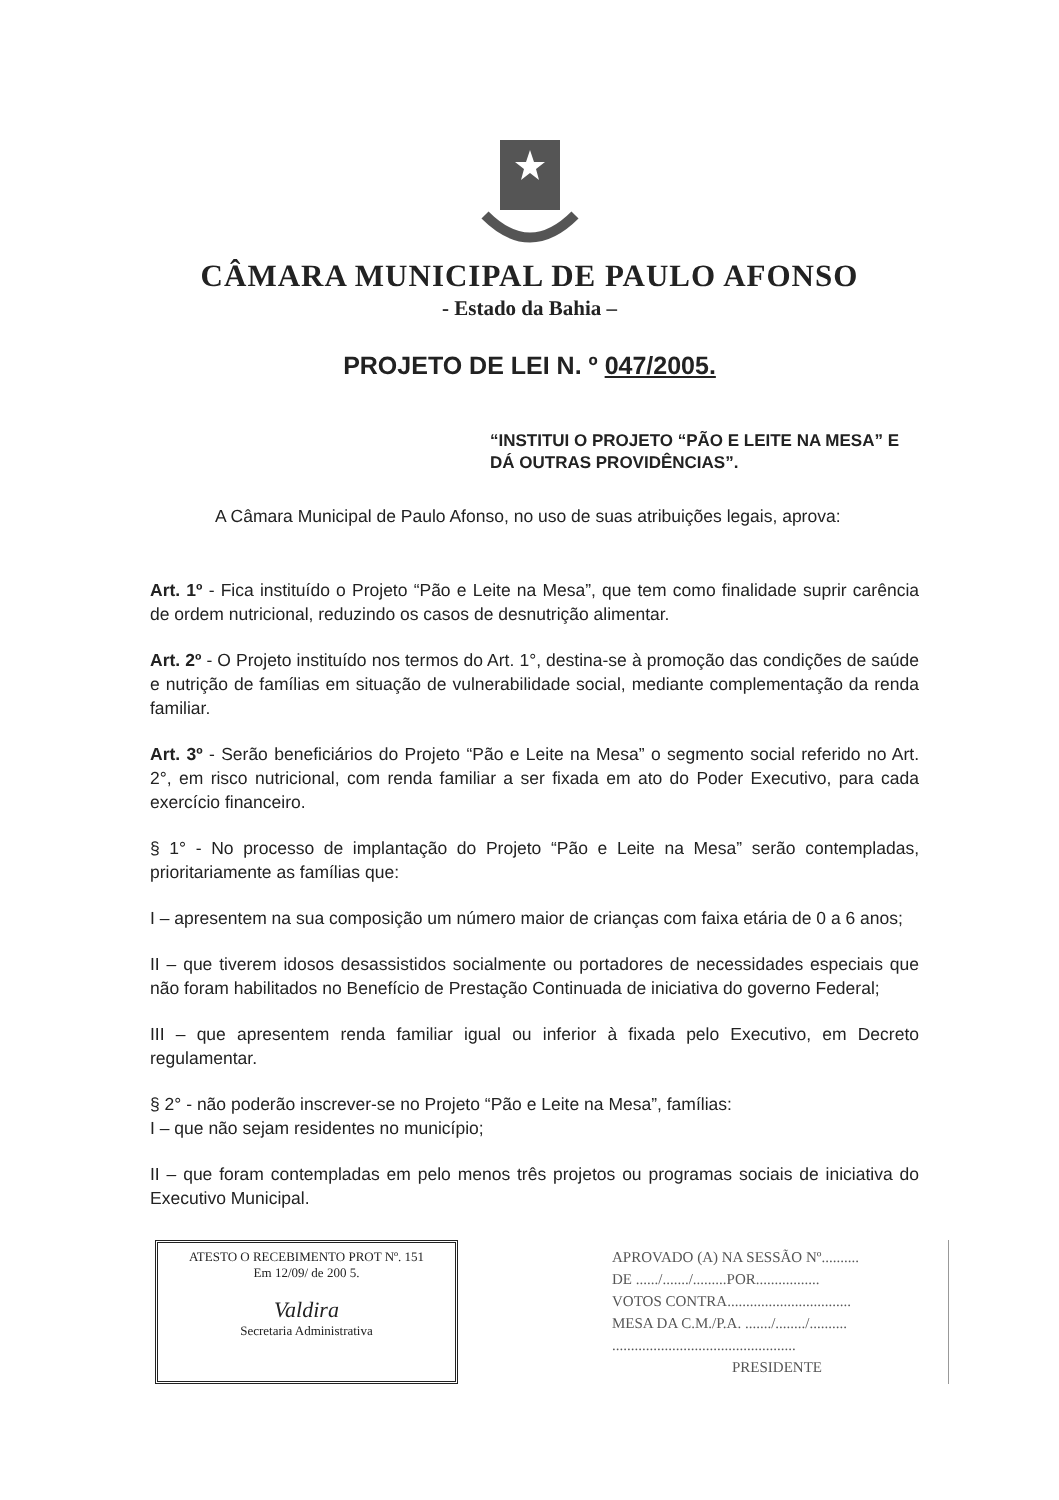CÂMARA MUNICIPAL DE PAULO AFONSO
- Estado da Bahia –
PROJETO DE LEI N. º 047/2005.
“INSTITUI O PROJETO “PÃO E LEITE NA MESA” E DÁ OUTRAS PROVIDÊNCIAS”.
A Câmara Municipal de Paulo Afonso, no uso de suas atribuições legais, aprova:
Art. 1º - Fica instituído o Projeto “Pão e Leite na Mesa”, que tem como finalidade suprir carência de ordem nutricional, reduzindo os casos de desnutrição alimentar.
Art. 2º - O Projeto instituído nos termos do Art. 1°, destina-se à promoção das condições de saúde e nutrição de famílias em situação de vulnerabilidade social, mediante complementação da renda familiar.
Art. 3º - Serão beneficiários do Projeto “Pão e Leite na Mesa” o segmento social referido no Art. 2°, em risco nutricional, com renda familiar a ser fixada em ato do Poder Executivo, para cada exercício financeiro.
§ 1° - No processo de implantação do Projeto “Pão e Leite na Mesa” serão contempladas, prioritariamente as famílias que:
I – apresentem na sua composição um número maior de crianças com faixa etária de 0 a 6 anos;
II – que tiverem idosos desassistidos socialmente ou portadores de necessidades especiais que não foram habilitados no Benefício de Prestação Continuada de iniciativa do governo Federal;
III – que apresentem renda familiar igual ou inferior à fixada pelo Executivo, em Decreto regulamentar.
§ 2° - não poderão inscrever-se no Projeto “Pão e Leite na Mesa”, famílias:
I – que não sejam residentes no município;
II – que foram contempladas em pelo menos três projetos ou programas sociais de iniciativa do Executivo Municipal.
ATESTO O RECEBIMENTO PROT Nº. 151
Em 12/09/ de 200 5.
Valdira
Secretaria Administrativa
APROVADO (A) NA SESSÃO Nº..........
DE ....../......./.........POR.................
VOTOS CONTRA.................................
MESA DA C.M./P.A. ......./......../..........
.................................................
PRESIDENTE